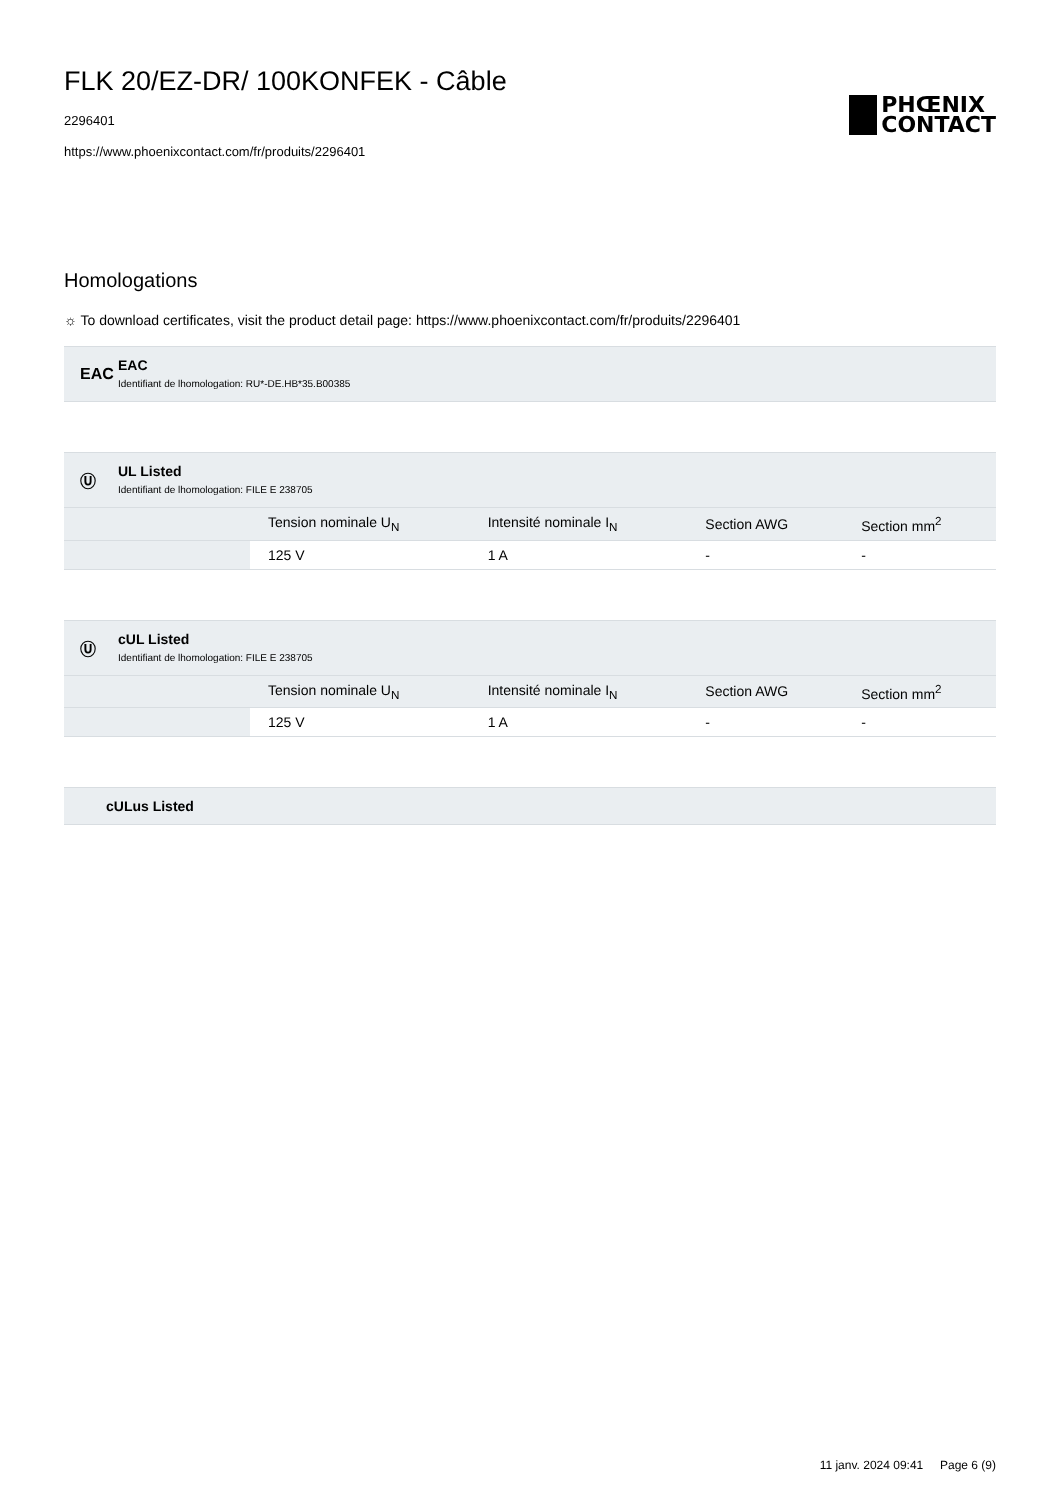FLK 20/EZ-DR/ 100KONFEK - Câble
2296401
https://www.phoenixcontact.com/fr/produits/2296401
PHŒNIX
CONTACT
Homologations
☼ To download certificates, visit the product detail page: https://www.phoenixcontact.com/fr/produits/2296401
EAC
EAC
Identifiant de lhomologation: RU*-DE.HB*35.B00385
Ⓤ
UL Listed
Identifiant de lhomologation: FILE E 238705
| | Tension nominale U<sub>N</sub> | Intensité nominale I<sub>N</sub> | Section AWG | Section mm<sup>2</sup> |
| --- | --- | --- | --- | --- |
| | 125 V | 1 A | - | - |
Ⓤ
cUL Listed
Identifiant de lhomologation: FILE E 238705
| | Tension nominale U<sub>N</sub> | Intensité nominale I<sub>N</sub> | Section AWG | Section mm<sup>2</sup> |
| --- | --- | --- | --- | --- |
| | 125 V | 1 A | - | - |
cULus Listed
11 janv. 2024 09:41 Page 6 (9)